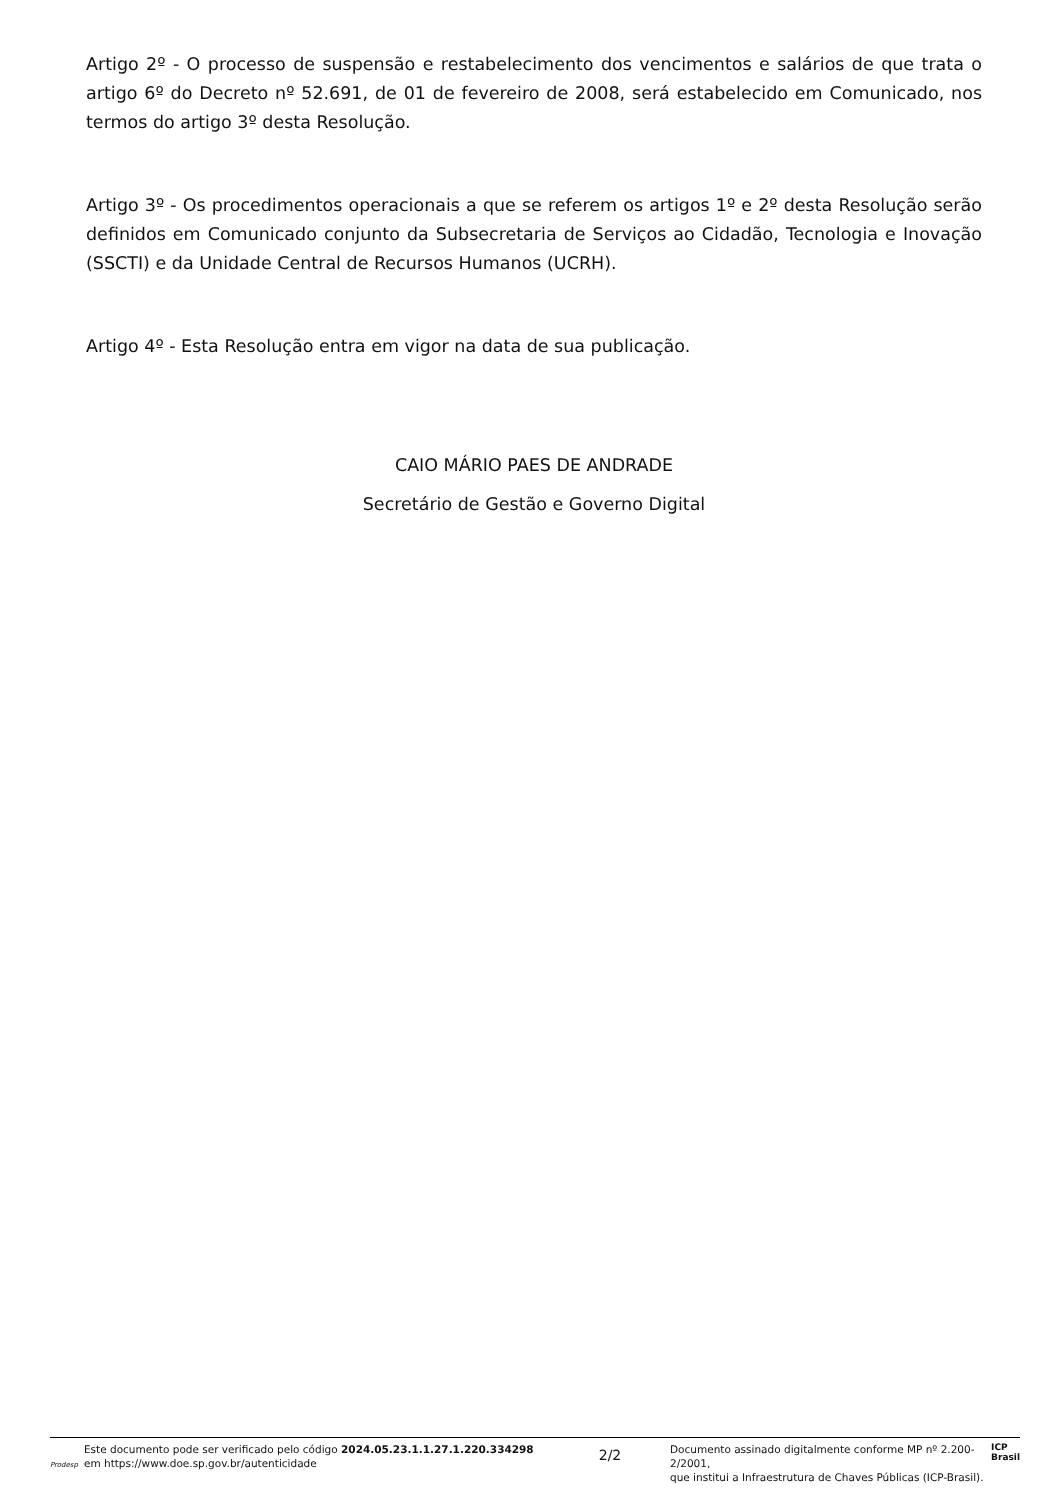Artigo 2º - O processo de suspensão e restabelecimento dos vencimentos e salários de que trata o artigo 6º do Decreto nº 52.691, de 01 de fevereiro de 2008, será estabelecido em Comunicado, nos termos do artigo 3º desta Resolução.
Artigo 3º - Os procedimentos operacionais a que se referem os artigos 1º e 2º desta Resolução serão definidos em Comunicado conjunto da Subsecretaria de Serviços ao Cidadão, Tecnologia e Inovação (SSCTI) e da Unidade Central de Recursos Humanos (UCRH).
Artigo 4º - Esta Resolução entra em vigor na data de sua publicação.
CAIO MÁRIO PAES DE ANDRADE
Secretário de Gestão e Governo Digital
Prodesp Este documento pode ser verificado pelo código 2024.05.23.1.1.27.1.220.334298
em https://www.doe.sp.gov.br/autenticidade
2/2
Documento assinado digitalmente conforme MP nº 2.200-2/2001,
que institui a Infraestrutura de Chaves Públicas (ICP-Brasil). ICP
Brasil